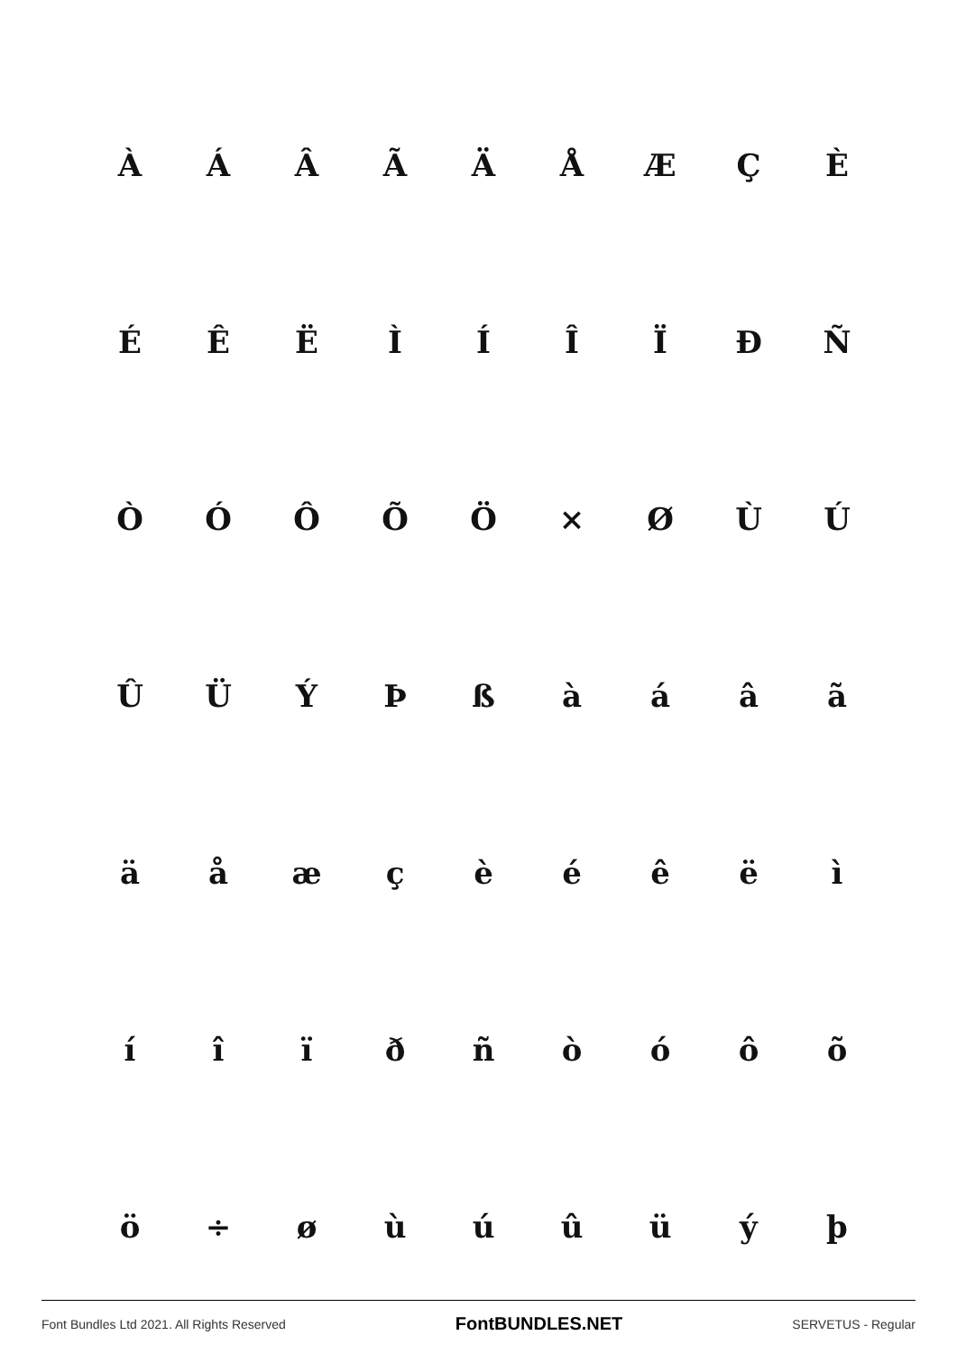| À | Á | Â | Ã | Ä | Å | Æ | Ç | È |
| É | Ê | Ë | Ì | Í | Î | Ï | Ð | Ñ |
| Ò | Ó | Ô | Õ | Ö | × | Ø | Ù | Ú |
| Û | Ü | Ý | Þ | ß | à | á | â | ã |
| ä | å | æ | ç | è | é | ê | ë | ì |
| í | î | ï | ð | ñ | ò | ó | ô | õ |
| ö | ÷ | ø | ù | ú | û | ü | ý | þ |
Font Bundles Ltd 2021. All Rights Reserved FontBUNDLES.NET SERVETUS - Regular